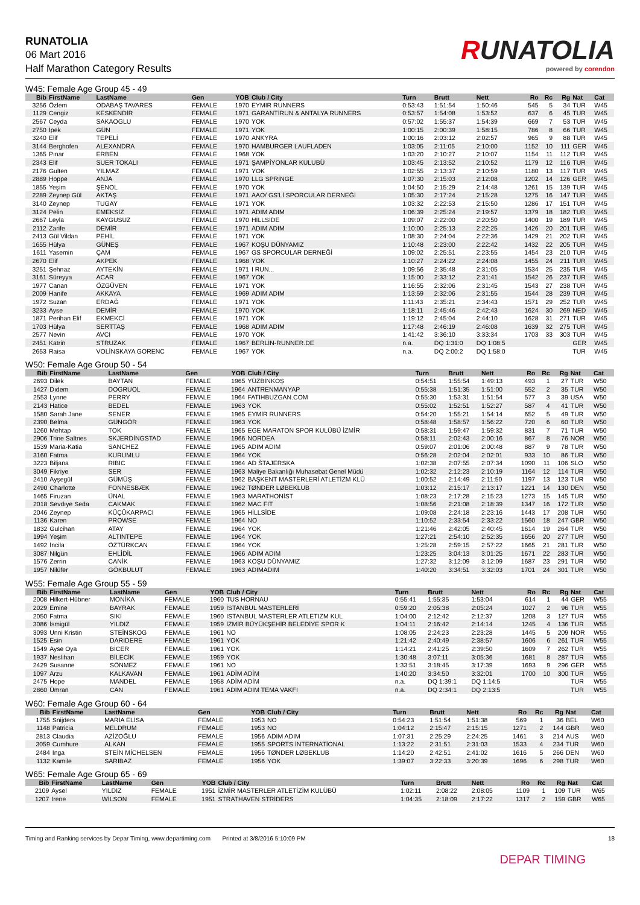RUNATOLIA
06 Mart 2016
Half Marathon Category Results
RUNATOLIA
powered by corendon
W45: Female Age Group 45 - 49
| Bib | FirstName | LastName | Gen | YOB | Club / City | Turn | Brutt | Nett | Ro | Rc | Rg | Nat | Cat |
| --- | --- | --- | --- | --- | --- | --- | --- | --- | --- | --- | --- | --- | --- |
| 3256 | Özlem | ODABAŞ TAVARES | FEMALE | 1970 | EYMIR RUNNERS | 0:53:43 | 1:51:54 | 1:50:46 | 545 | 5 | 34 | TUR | W45 |
| 1129 | Cengiz | KESKENDİR | FEMALE | 1971 | GARANTİRUN & ANTALYA RUNNERS | 0:53:57 | 1:54:08 | 1:53:52 | 637 | 6 | 45 | TUR | W45 |
| 2567 | Ceyda | SAKAOGLU | FEMALE | 1970 | YOK | 0:57:02 | 1:55:37 | 1:54:39 | 669 | 7 | 53 | TUR | W45 |
| 2750 | İpek | GÜN | FEMALE | 1971 | YOK | 1:00:15 | 2:00:39 | 1:58:15 | 786 | 8 | 66 | TUR | W45 |
| 3240 | Elif | TEPELİ | FEMALE | 1970 | ANKYRA | 1:00:16 | 2:03:12 | 2:02:57 | 965 | 9 | 88 | TUR | W45 |
| 3144 | Berghofen | ALEXANDRA | FEMALE | 1970 | HAMBURGER LAUFLADEN | 1:03:05 | 2:11:05 | 2:10:00 | 1152 | 10 | 111 | GER | W45 |
| 1365 | Pınar | ERBEN | FEMALE | 1968 | YOK | 1:03:20 | 2:10:27 | 2:10:07 | 1154 | 11 | 112 | TUR | W45 |
| 2343 | Elif | SUER TOKALI | FEMALE | 1971 | ŞAMPİYONLAR KULUBÜ | 1:03:45 | 2:13:52 | 2:10:52 | 1179 | 12 | 116 | TUR | W45 |
| 2176 | Gulten | YILMAZ | FEMALE | 1971 | YOK | 1:02:55 | 2:13:37 | 2:10:59 | 1180 | 13 | 117 | TUR | W45 |
| 2889 | Hoppe | ANJA | FEMALE | 1970 | LLG SPRİNGE | 1:07:30 | 2:15:03 | 2:12:08 | 1202 | 14 | 126 | GER | W45 |
| 1855 | Yeşim | ŞENOL | FEMALE | 1970 | YOK | 1:04:50 | 2:15:29 | 2:14:48 | 1261 | 15 | 139 | TUR | W45 |
| 2289 | Zeynep Gül | AKTAŞ | FEMALE | 1971 | AAO/ GS'Lİ SPORCULAR DERNEĞİ | 1:05:30 | 2:17:24 | 2:15:28 | 1275 | 16 | 147 | TUR | W45 |
| 3140 | Zeynep | TUGAY | FEMALE | 1971 | YOK | 1:03:32 | 2:22:53 | 2:15:50 | 1286 | 17 | 151 | TUR | W45 |
| 3124 | Pelin | EMEKSİZ | FEMALE | 1971 | ADIM ADIM | 1:06:39 | 2:25:24 | 2:19:57 | 1379 | 18 | 182 | TUR | W45 |
| 2667 | Leyla | KAYGUSUZ | FEMALE | 1970 | HİLLSİDE | 1:09:07 | 2:22:00 | 2:20:50 | 1400 | 19 | 189 | TUR | W45 |
| 2112 | Zarife | DEMİR | FEMALE | 1971 | ADIM ADIM | 1:10:00 | 2:25:13 | 2:22:25 | 1426 | 20 | 201 | TUR | W45 |
| 2413 | Gül Vildan | PEHİL | FEMALE | 1971 | YOK | 1:08:30 | 2:24:04 | 2:22:36 | 1429 | 21 | 202 | TUR | W45 |
| 1655 | Hülya | GÜNEŞ | FEMALE | 1967 | KOŞU DÜNYAMIZ | 1:10:48 | 2:23:00 | 2:22:42 | 1432 | 22 | 205 | TUR | W45 |
| 1611 | Yasemin | ÇAM | FEMALE | 1967 | GS SPORCULAR DERNEĞİ | 1:09:02 | 2:25:51 | 2:23:55 | 1454 | 23 | 210 | TUR | W45 |
| 2670 | Elif | AKPEK | FEMALE | 1968 | YOK | 1:10:27 | 2:24:22 | 2:24:08 | 1455 | 24 | 211 | TUR | W45 |
| 3251 | Şehnaz | AYTEKİN | FEMALE | 1971 | I RUN... | 1:09:56 | 2:35:48 | 2:31:05 | 1534 | 25 | 235 | TUR | W45 |
| 3161 | Süreyya | ACAR | FEMALE | 1967 | YOK | 1:15:00 | 2:33:12 | 2:31:41 | 1542 | 26 | 237 | TUR | W45 |
| 1977 | Canan | ÖZGÜVEN | FEMALE | 1971 | YOK | 1:16:55 | 2:32:06 | 2:31:45 | 1543 | 27 | 238 | TUR | W45 |
| 2009 | Hanife | AKKAYA | FEMALE | 1969 | ADIM ADIM | 1:13:59 | 2:32:06 | 2:31:55 | 1544 | 28 | 239 | TUR | W45 |
| 1972 | Suzan | ERDAĞ | FEMALE | 1971 | YOK | 1:11:43 | 2:35:21 | 2:34:43 | 1571 | 29 | 252 | TUR | W45 |
| 3233 | Ayse | DEMİR | FEMALE | 1970 | YOK | 1:18:11 | 2:45:46 | 2:42:43 | 1624 | 30 | 269 | NED | W45 |
| 1871 | Perihan Elif | EKMEKCİ | FEMALE | 1971 | YOK | 1:19:12 | 2:45:04 | 2:44:10 | 1628 | 31 | 271 | TUR | W45 |
| 1703 | Hülya | SERTTAŞ | FEMALE | 1968 | ADIM ADIM | 1:17:48 | 2:46:19 | 2:46:08 | 1639 | 32 | 275 | TUR | W45 |
| 2577 | Nevin | AVCI | FEMALE | 1970 | YOK | 1:41:42 | 3:36:10 | 3:33:34 | 1703 | 33 | 303 | TUR | W45 |
| 2451 | Katrin | STRUZAK | FEMALE | 1967 | BERLİN-RUNNER.DE | n.a. | DQ 1:31:0 | DQ 1:08:5 | | | | GER | W45 |
| 2653 | Raisa | VOLİNSKAYA GORENC | FEMALE | 1967 | YOK | n.a. | DQ 2:00:2 | DQ 1:58:0 | | | | TUR | W45 |
W50: Female Age Group 50 - 54
| Bib | FirstName | LastName | Gen | YOB | Club / City | Turn | Brutt | Nett | Ro | Rc | Rg | Nat | Cat |
| --- | --- | --- | --- | --- | --- | --- | --- | --- | --- | --- | --- | --- | --- |
| 2693 | Dilek | BAYTAN | FEMALE | 1965 | YÜZBİNKOŞ | 0:54:51 | 1:55:54 | 1:49:13 | 493 | 1 | 27 | TUR | W50 |
| 1427 | Dıdem | DOGRUOL | FEMALE | 1964 | ANTRENMANYAP | 0:55:38 | 1:51:35 | 1:51:00 | 552 | 2 | 35 | TUR | W50 |
| 2553 | Lynne | PERRY | FEMALE | 1964 | FATIHBUZGAN.COM | 0:55:30 | 1:53:31 | 1:51:54 | 577 | 3 | 39 | USA | W50 |
| 2143 | Hatice | BEDEL | FEMALE | 1963 | YOK | 0:55:02 | 1:52:51 | 1:52:27 | 587 | 4 | 41 | TUR | W50 |
| 1580 | Sarah Jane | SENER | FEMALE | 1965 | EYMİR RUNNERS | 0:54:20 | 1:55:21 | 1:54:14 | 652 | 5 | 49 | TUR | W50 |
| 2390 | Belma | GÜNGÖR | FEMALE | 1963 | YOK | 0:58:48 | 1:58:57 | 1:56:22 | 720 | 6 | 60 | TUR | W50 |
| 1260 | Mehtap | TOK | FEMALE | 1965 | EGE MARATON SPOR KULÜBÜ İZMİR | 0:58:31 | 1:59:47 | 1:59:32 | 831 | 7 | 71 | TUR | W50 |
| 2906 | Trine Saltnes | SKJERDİNGSTAD | FEMALE | 1966 | NORDEA | 0:58:11 | 2:02:43 | 2:00:16 | 867 | 8 | 76 | NOR | W50 |
| 1539 | Maria-Katia | SANCHEZ | FEMALE | 1965 | ADIM ADIM | 0:59:07 | 2:01:06 | 2:00:48 | 887 | 9 | 78 | TUR | W50 |
| 3160 | Fatma | KURUMLU | FEMALE | 1964 | YOK | 0:56:28 | 2:02:04 | 2:02:01 | 933 | 10 | 86 | TUR | W50 |
| 3223 | Biljana | RIBIC | FEMALE | 1964 | AD ŠTAJERSKA | 1:02:38 | 2:07:55 | 2:07:34 | 1090 | 11 | 106 | SLO | W50 |
| 3049 | Fikriye | SER | FEMALE | 1963 | Maliye Bakanlığı Muhasebat Genel Müdü | 1:02:32 | 2:12:23 | 2:10:19 | 1164 | 12 | 114 | TUR | W50 |
| 2410 | Ayşegül | GÜMÜŞ | FEMALE | 1962 | BAŞKENT MASTERLERİ ATLETİZM KLÜ | 1:00:52 | 2:14:49 | 2:11:50 | 1197 | 13 | 123 | TUR | W50 |
| 2490 | Charlotte | FONNESBÆK | FEMALE | 1962 | TØNDER LØBEKLUB | 1:03:12 | 2:15:17 | 2:13:17 | 1221 | 14 | 130 | DEN | W50 |
| 1465 | Firuzan | ÜNAL | FEMALE | 1963 | MARATHONİST | 1:08:23 | 2:17:28 | 2:15:23 | 1273 | 15 | 145 | TUR | W50 |
| 2018 | Sevdıye Seda | CAKMAK | FEMALE | 1962 | MAC FIT | 1:08:56 | 2:21:08 | 2:18:39 | 1347 | 16 | 172 | TUR | W50 |
| 2046 | Zeynep | KÜÇÜKARPACI | FEMALE | 1965 | HİLLSİDE | 1:09:08 | 2:24:18 | 2:23:16 | 1443 | 17 | 208 | TUR | W50 |
| 1136 | Karen | PROWSE | FEMALE | 1964 | NO | 1:10:52 | 2:33:54 | 2:33:22 | 1560 | 18 | 247 | GBR | W50 |
| 1832 | Gulcihan | ATAY | FEMALE | 1964 | YOK | 1:21:46 | 2:42:05 | 2:40:45 | 1614 | 19 | 264 | TUR | W50 |
| 1994 | Yeşim | ALTINTEPE | FEMALE | 1964 | YOK | 1:27:21 | 2:54:10 | 2:52:35 | 1656 | 20 | 277 | TUR | W50 |
| 1492 | İncila | ÖZTÜRKCAN | FEMALE | 1964 | YOK | 1:25:28 | 2:59:15 | 2:57:22 | 1665 | 21 | 281 | TUR | W50 |
| 3087 | Nilgün | EHLİDİL | FEMALE | 1966 | ADIM ADIM | 1:23:25 | 3:04:13 | 3:01:25 | 1671 | 22 | 283 | TUR | W50 |
| 1576 | Zerrin | CANİK | FEMALE | 1963 | KOŞU DÜNYAMIZ | 1:27:32 | 3:12:09 | 3:12:09 | 1687 | 23 | 291 | TUR | W50 |
| 1957 | Nilüfer | GÖKBULUT | FEMALE | 1963 | ADIMADIM | 1:40:20 | 3:34:51 | 3:32:03 | 1701 | 24 | 301 | TUR | W50 |
W55: Female Age Group 55 - 59
| Bib | FirstName | LastName | Gen | YOB | Club / City | Turn | Brutt | Nett | Ro | Rc | Rg | Nat | Cat |
| --- | --- | --- | --- | --- | --- | --- | --- | --- | --- | --- | --- | --- | --- |
| 2008 | Hilkert-Hübner | MONİKA | FEMALE | 1960 | TUS HORNAU | 0:55:41 | 1:55:35 | 1:53:04 | 614 | 1 | 44 | GER | W55 |
| 2029 | Emine | BAYRAK | FEMALE | 1959 | İSTANBUL MASTERLERİ | 0:59:20 | 2:05:38 | 2:05:24 | 1027 | 2 | 96 | TUR | W55 |
| 2050 | Fatma | SIKI | FEMALE | 1960 | ISTANBUL MASTERLER ATLETIZM KUL | 1:04:00 | 2:12:42 | 2:12:37 | 1208 | 3 | 127 | TUR | W55 |
| 3086 | İsmigül | YILDIZ | FEMALE | 1959 | İZMİR BÜYÜKŞEHİR BELEDİYE SPOR K | 1:04:11 | 2:16:42 | 2:14:14 | 1245 | 4 | 136 | TUR | W55 |
| 3093 | Unni Kristin | STEİNSKOG | FEMALE | 1961 | NO | 1:08:05 | 2:24:23 | 2:23:28 | 1445 | 5 | 209 | NOR | W55 |
| 1525 | Esin | DARIDERE | FEMALE | 1961 | YOK | 1:21:42 | 2:40:49 | 2:38:57 | 1606 | 6 | 261 | TUR | W55 |
| 1549 | Ayse Oya | BİCER | FEMALE | 1961 | YOK | 1:14:21 | 2:41:25 | 2:39:50 | 1609 | 7 | 262 | TUR | W55 |
| 1937 | Neslihan | BİLECİK | FEMALE | 1959 | YOK | 1:30:48 | 3:07:11 | 3:05:36 | 1681 | 8 | 287 | TUR | W55 |
| 2429 | Susanne | SÖNMEZ | FEMALE | 1961 | NO | 1:33:51 | 3:18:45 | 3:17:39 | 1693 | 9 | 296 | GER | W55 |
| 1097 | Arzu | KALKAVAN | FEMALE | 1961 | ADİM ADİM | 1:40:20 | 3:34:50 | 3:32:01 | 1700 | 10 | 300 | TUR | W55 |
| 2475 | Hope | MANDEL | FEMALE | 1958 | ADİM ADİM | n.a. | DQ 1:39:1 | DQ 1:14:5 | | | | TUR | W55 |
| 2860 | Ümran | CAN | FEMALE | 1961 | ADIM ADIM TEMA VAKFI | n.a. | DQ 2:34:1 | DQ 2:13:5 | | | | TUR | W55 |
W60: Female Age Group 60 - 64
| Bib | FirstName | LastName | Gen | YOB | Club / City | Turn | Brutt | Nett | Ro | Rc | Rg | Nat | Cat |
| --- | --- | --- | --- | --- | --- | --- | --- | --- | --- | --- | --- | --- | --- |
| 1755 | Snijders | MARİA ELİSA | FEMALE | 1953 | NO | 0:54:23 | 1:51:54 | 1:51:38 | 569 | 1 | 36 | BEL | W60 |
| 1148 | Patricia | MELDRUM | FEMALE | 1953 | NO | 1:04:12 | 2:15:47 | 2:15:15 | 1271 | 2 | 144 | GBR | W60 |
| 2813 | Claudia | AZİZOĞLU | FEMALE | 1956 | ADIM ADIM | 1:07:31 | 2:25:29 | 2:24:25 | 1461 | 3 | 214 | AUS | W60 |
| 3059 | Cumhure | ALKAN | FEMALE | 1955 | SPORTS İNTERNATİONAL | 1:13:22 | 2:31:51 | 2:31:03 | 1533 | 4 | 234 | TUR | W60 |
| 2484 | Inga | STEİN MİCHELSEN | FEMALE | 1956 | TØNDER LØBEKLUB | 1:14:20 | 2:42:51 | 2:41:02 | 1616 | 5 | 266 | DEN | W60 |
| 1132 | Kamile | SARIBAZ | FEMALE | 1956 | YOK | 1:39:07 | 3:22:33 | 3:20:39 | 1696 | 6 | 298 | TUR | W60 |
W65: Female Age Group 65 - 69
| Bib | FirstName | LastName | Gen | YOB | Club / City | Turn | Brutt | Nett | Ro | Rc | Rg | Nat | Cat |
| --- | --- | --- | --- | --- | --- | --- | --- | --- | --- | --- | --- | --- | --- |
| 2109 | Aysel | YILDIZ | FEMALE | 1951 | İZMİR MASTERLER ATLETİZİM KULÜBÜ | 1:02:11 | 2:08:22 | 2:08:05 | 1109 | 1 | 109 | TUR | W65 |
| 1207 | Irene | WİLSON | FEMALE | 1951 | STRATHAVEN STRİDERS | 1:04:35 | 2:18:09 | 2:17:22 | 1317 | 2 | 159 | GBR | W65 |
Timing and Ranking services by Depar Timing, www.departiming.com Printed at 3/8/2016 5:10:09 PM
18
DEPAR TIMING